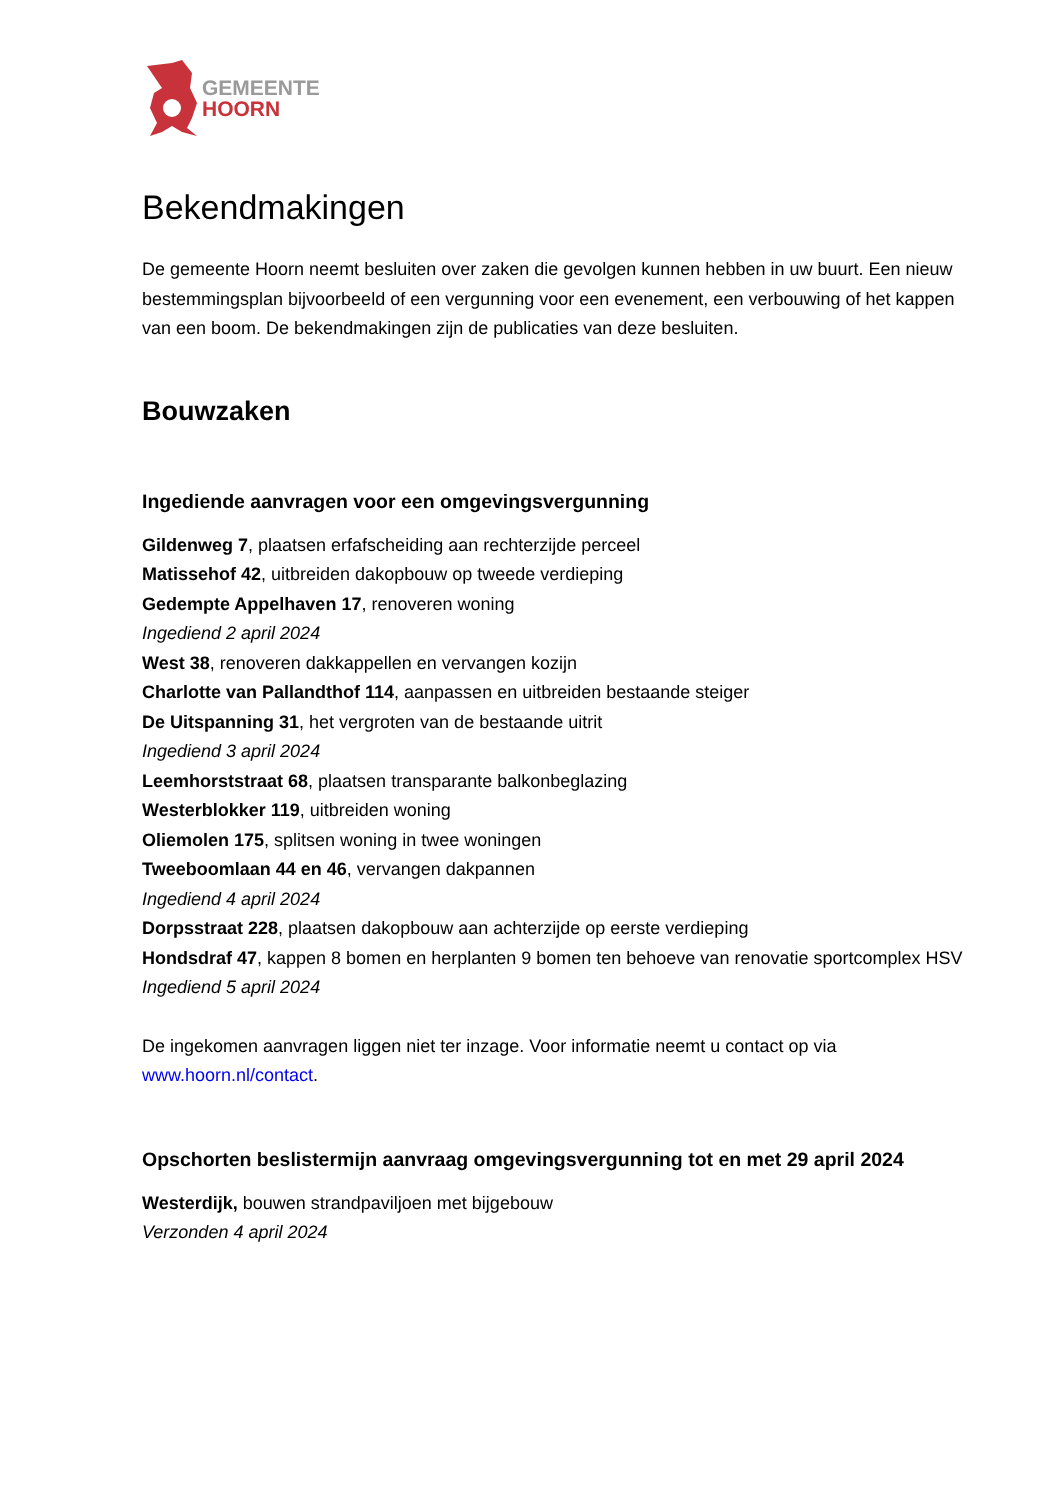GEMEENTE
HOORN
Bekendmakingen
De gemeente Hoorn neemt besluiten over zaken die gevolgen kunnen hebben in uw buurt. Een nieuw bestemmingsplan bijvoorbeeld of een vergunning voor een evenement, een verbouwing of het kappen van een boom. De bekendmakingen zijn de publicaties van deze besluiten.
Bouwzaken
Ingediende aanvragen voor een omgevingsvergunning
Gildenweg 7, plaatsen erfafscheiding aan rechterzijde perceel
Matissehof 42, uitbreiden dakopbouw op tweede verdieping
Gedempte Appelhaven 17, renoveren woning
Ingediend 2 april 2024
West 38, renoveren dakkappellen en vervangen kozijn
Charlotte van Pallandthof 114, aanpassen en uitbreiden bestaande steiger
De Uitspanning 31, het vergroten van de bestaande uitrit
Ingediend 3 april 2024
Leemhorststraat 68, plaatsen transparante balkonbeglazing
Westerblokker 119, uitbreiden woning
Oliemolen 175, splitsen woning in twee woningen
Tweeboomlaan 44 en 46, vervangen dakpannen
Ingediend 4 april 2024
Dorpsstraat 228, plaatsen dakopbouw aan achterzijde op eerste verdieping
Hondsdraf 47, kappen 8 bomen en herplanten 9 bomen ten behoeve van renovatie sportcomplex HSV
Ingediend 5 april 2024
De ingekomen aanvragen liggen niet ter inzage. Voor informatie neemt u contact op via www.hoorn.nl/contact.
Opschorten beslistermijn aanvraag omgevingsvergunning tot en met 29 april 2024
Westerdijk, bouwen strandpaviljoen met bijgebouw
Verzonden 4 april 2024